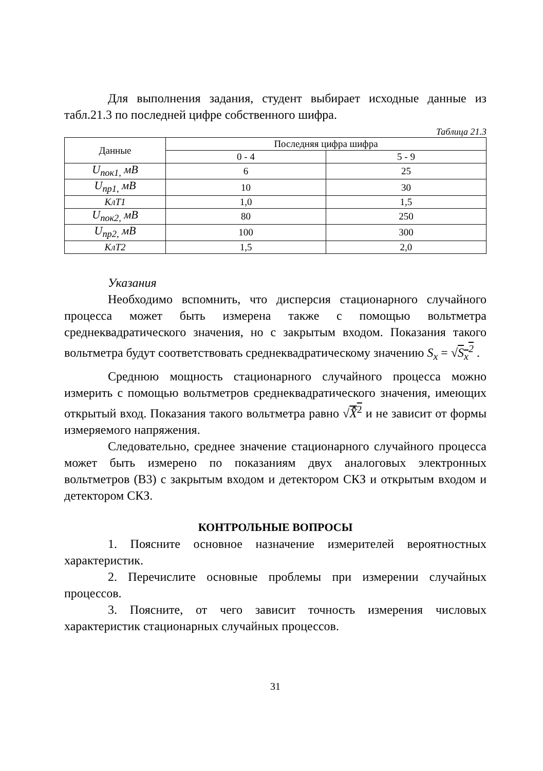Для выполнения задания, студент выбирает исходные данные из табл.21.3 по последней цифре собственного шифра.
Таблица 21.3
| Данные | Последняя цифра шифра | |
| --- | --- | --- |
| | 0 - 4 | 5 - 9 |
| U<sub>пок1,</sub> мВ | 6 | 25 |
| U<sub>пр1,</sub> мВ | 10 | 30 |
| КлТ1 | 1,0 | 1,5 |
| U<sub>пок2,</sub> мВ | 80 | 250 |
| U<sub>пр2,</sub> мВ | 100 | 300 |
| КлТ2 | 1,5 | 2,0 |
Указания
Необходимо вспомнить, что дисперсия стационарного случайного процесса может быть измерена также с помощью вольтметра среднеквадратического значения, но с закрытым входом. Показания такого вольтметра будут соответствовать среднеквадратическому значению S<sub>x</sub> = √S<sub>x</sub><sup>2</sup> .
Среднюю мощность стационарного случайного процесса можно измерить с помощью вольтметров среднеквадратического значения, имеющих открытый вход. Показания такого вольтметра равно √X̂̄<sup>2</sup> и не зависит от формы измеряемого напряжения.
Следовательно, среднее значение стационарного случайного процесса может быть измерено по показаниям двух аналоговых электронных вольтметров (В3) с закрытым входом и детектором СКЗ и открытым входом и детектором СКЗ.
КОНТРОЛЬНЫЕ ВОПРОСЫ
1. Поясните основное назначение измерителей вероятностных характеристик.
2. Перечислите основные проблемы при измерении случайных процессов.
3. Поясните, от чего зависит точность измерения числовых характеристик стационарных случайных процессов.
31